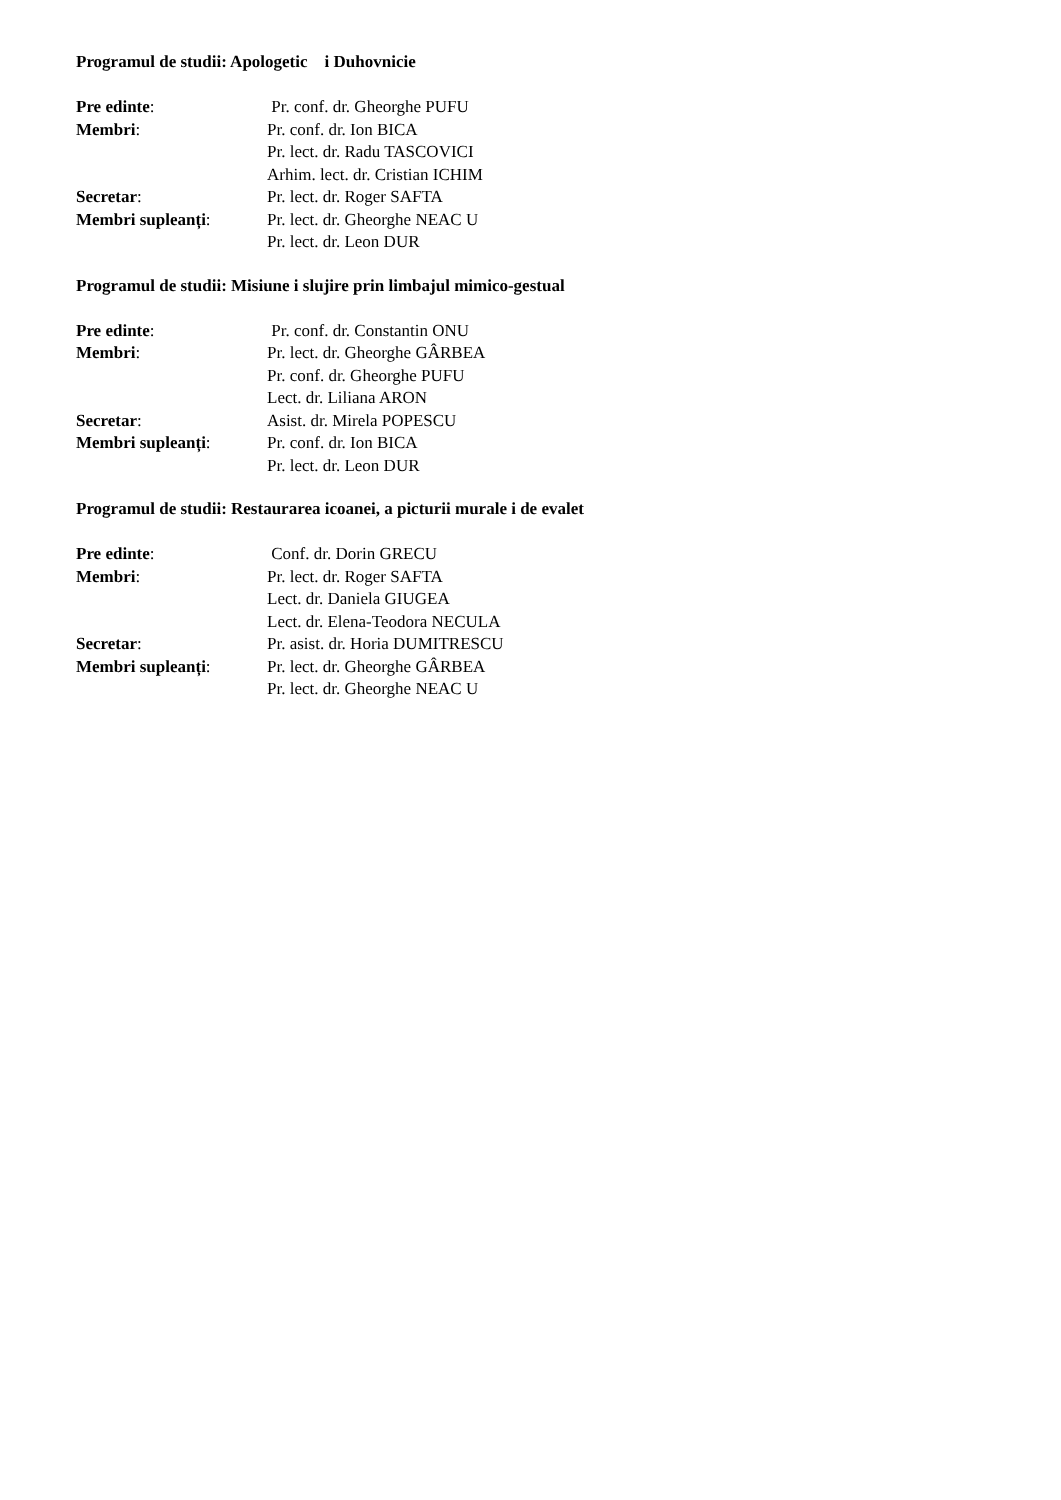Programul de studii: Apologetic i Duhovnicie
Pre edinte: Pr. conf. dr. Gheorghe PUFU
Membri: Pr. conf. dr. Ion BICA
Pr. lect. dr. Radu TASCOVICI
Arhim. lect. dr. Cristian ICHIM
Secretar: Pr. lect. dr. Roger SAFTA
Membri supleanți: Pr. lect. dr. Gheorghe NEAC U
Pr. lect. dr. Leon DUR
Programul de studii: Misiune i slujire prin limbajul mimico-gestual
Pre edinte: Pr. conf. dr. Constantin ONU
Membri: Pr. lect. dr. Gheorghe GÂRBEA
Pr. conf. dr. Gheorghe PUFU
Lect. dr. Liliana ARON
Secretar: Asist. dr. Mirela POPESCU
Membri supleanți: Pr. conf. dr. Ion BICA
Pr. lect. dr. Leon DUR
Programul de studii: Restaurarea icoanei, a picturii murale i de evalet
Pre edinte: Conf. dr. Dorin GRECU
Membri: Pr. lect. dr. Roger SAFTA
Lect. dr. Daniela GIUGEA
Lect. dr. Elena-Teodora NECULA
Secretar: Pr. asist. dr. Horia DUMITRESCU
Membri supleanți: Pr. lect. dr. Gheorghe GÂRBEA
Pr. lect. dr. Gheorghe NEAC U